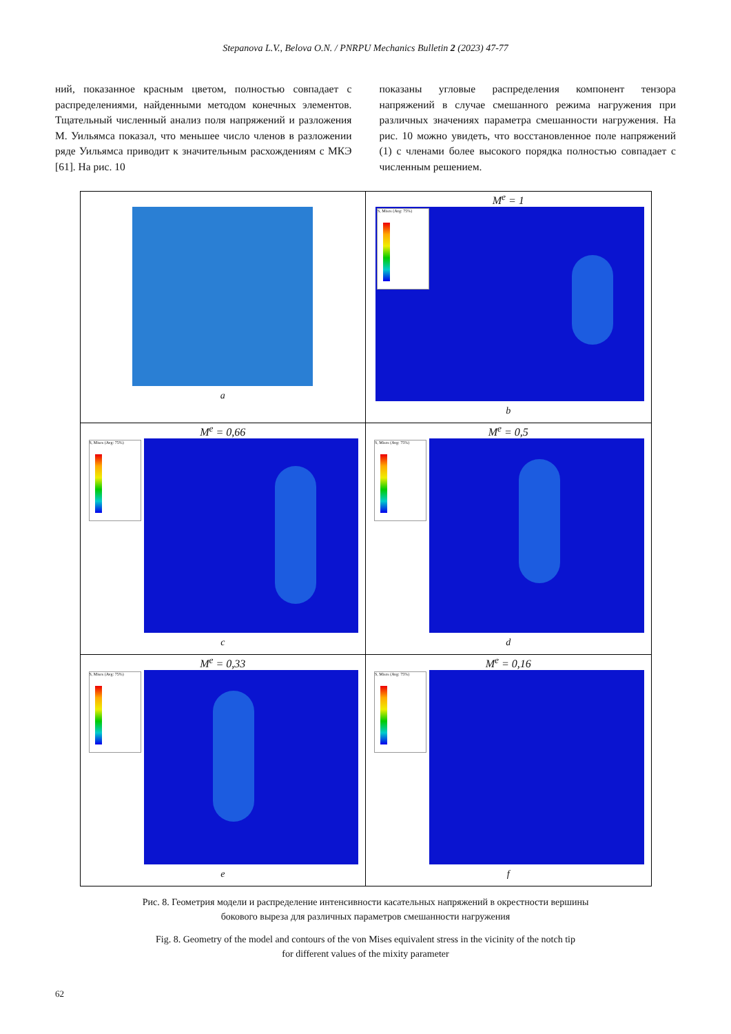Stepanova L.V., Belova O.N. / PNRPU Mechanics Bulletin 2 (2023) 47-77
ний, показанное красным цветом, полностью совпадает с распределениями, найденными методом конечных элементов. Тщательный численный анализ поля напряжений и разложения М. Уильямса показал, что меньшее число членов в разложении ряде Уильямса приводит к значительным расхождениям с МКЭ [61]. На рис. 10
показаны угловые распределения компонент тензора напряжений в случае смешанного режима нагружения при различных значениях параметра смешанности нагружения. На рис. 10 можно увидеть, что восстановленное поле напряжений (1) с членами более высокого порядка полностью совпадает с численным решением.
| a | M<sup>e</sup> = 1 S, Mises (Avg: 75%) b |
| M<sup>e</sup> = 0,66 S, Mises (Avg: 75%) c | M<sup>e</sup> = 0,5 S, Mises (Avg: 75%) d |
| M<sup>e</sup> = 0,33 S, Mises (Avg: 75%) e | M<sup>e</sup> = 0,16 S, Mises (Avg: 75%) f |
Рис. 8. Геометрия модели и распределение интенсивности касательных напряжений в окрестности вершины
бокового выреза для различных параметров смешанности нагружения
Fig. 8. Geometry of the model and contours of the von Mises equivalent stress in the vicinity of the notch tip
for different values of the mixity parameter
62